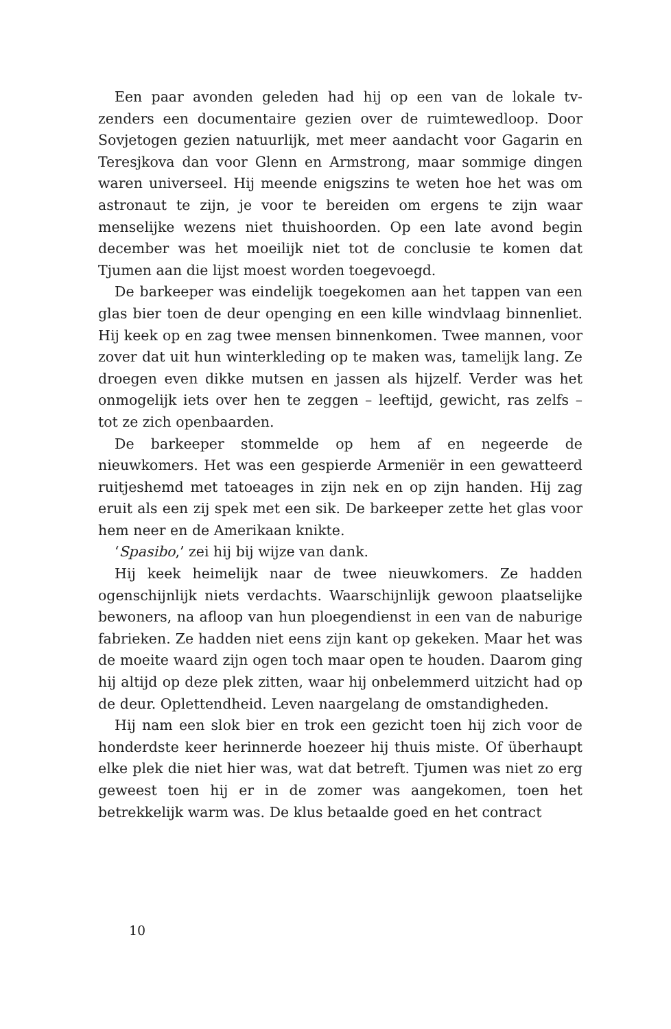Een paar avonden geleden had hij op een van de lokale tv-zenders een documentaire gezien over de ruimtewedloop. Door Sovjetogen gezien natuurlijk, met meer aandacht voor Gagarin en Teresjkova dan voor Glenn en Armstrong, maar sommige dingen waren universeel. Hij meende enigszins te weten hoe het was om astronaut te zijn, je voor te bereiden om ergens te zijn waar menselijke wezens niet thuishoorden. Op een late avond begin december was het moeilijk niet tot de conclusie te komen dat Tjumen aan die lijst moest worden toegevoegd.
De barkeeper was eindelijk toegekomen aan het tappen van een glas bier toen de deur openging en een kille windvlaag binnenliet. Hij keek op en zag twee mensen binnenkomen. Twee mannen, voor zover dat uit hun winterkleding op te maken was, tamelijk lang. Ze droegen even dikke mutsen en jassen als hijzelf. Verder was het onmogelijk iets over hen te zeggen – leeftijd, gewicht, ras zelfs – tot ze zich openbaarden.
De barkeeper stommelde op hem af en negeerde de nieuwkomers. Het was een gespierde Armeniër in een gewatteerd ruitjeshemd met tatoeages in zijn nek en op zijn handen. Hij zag eruit als een zij spek met een sik. De barkeeper zette het glas voor hem neer en de Amerikaan knikte.
‘Spasibo,’ zei hij bij wijze van dank.
Hij keek heimelijk naar de twee nieuwkomers. Ze hadden ogenschijnlijk niets verdachts. Waarschijnlijk gewoon plaatselijke bewoners, na afloop van hun ploegendienst in een van de naburige fabrieken. Ze hadden niet eens zijn kant op gekeken. Maar het was de moeite waard zijn ogen toch maar open te houden. Daarom ging hij altijd op deze plek zitten, waar hij onbelemmerd uitzicht had op de deur. Oplettendheid. Leven naargelang de omstandigheden.
Hij nam een slok bier en trok een gezicht toen hij zich voor de honderdste keer herinnerde hoezeer hij thuis miste. Of überhaupt elke plek die niet hier was, wat dat betreft. Tjumen was niet zo erg geweest toen hij er in de zomer was aangekomen, toen het betrekkelijk warm was. De klus betaalde goed en het contract
10